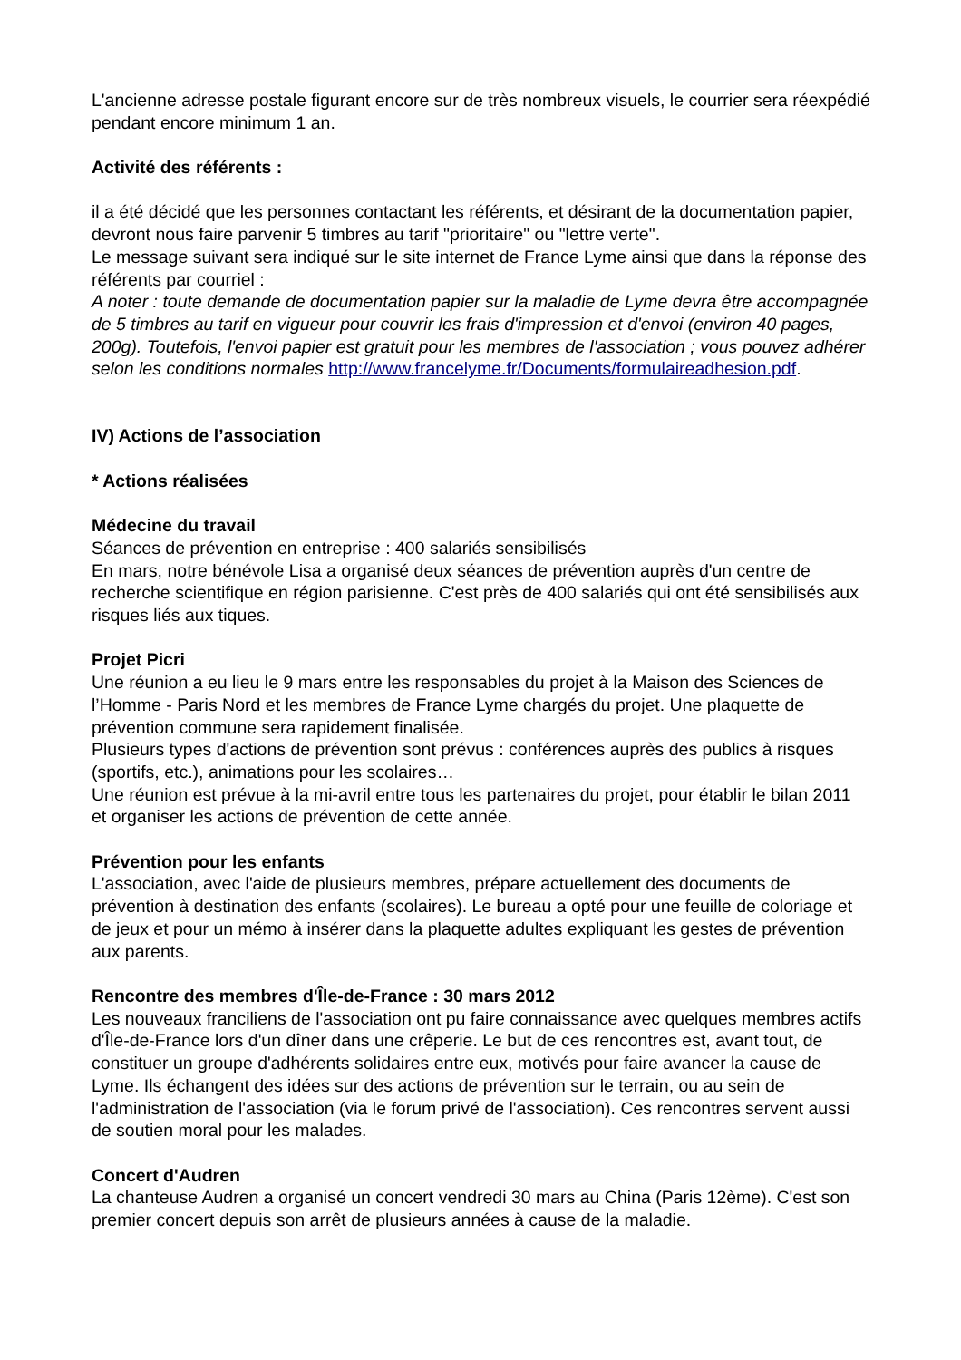L'ancienne adresse postale figurant encore sur de très nombreux visuels, le courrier sera réexpédié pendant encore minimum 1 an.
Activité des référents :
il a été décidé que les personnes contactant les référents, et désirant de la documentation papier, devront nous faire parvenir 5 timbres au tarif "prioritaire" ou "lettre verte".
Le message suivant sera indiqué sur le site internet de France Lyme ainsi que dans la réponse des référents par courriel :
A noter : toute demande de documentation papier sur la maladie de Lyme devra être accompagnée de 5 timbres au tarif en vigueur pour couvrir les frais d'impression et d'envoi (environ 40 pages, 200g). Toutefois, l'envoi papier est gratuit pour les membres de l'association ; vous pouvez adhérer selon les conditions normales http://www.francelyme.fr/Documents/formulaireadhesion.pdf.
IV) Actions de l’association
* Actions réalisées
Médecine du travail
Séances de prévention en entreprise : 400 salariés sensibilisés
En mars, notre bénévole Lisa a organisé deux séances de prévention auprès d'un centre de recherche scientifique en région parisienne. C'est près de 400 salariés qui ont été sensibilisés aux risques liés aux tiques.
Projet Picri
Une réunion a eu lieu le 9 mars entre les responsables du projet à la Maison des Sciences de l’Homme - Paris Nord et les membres de France Lyme chargés du projet. Une plaquette de prévention commune sera rapidement finalisée.
Plusieurs types d'actions de prévention sont prévus : conférences auprès des publics à risques (sportifs, etc.), animations pour les scolaires…
Une réunion est prévue à la mi-avril entre tous les partenaires du projet, pour établir le bilan 2011 et organiser les actions de prévention de cette année.
Prévention pour les enfants
L'association, avec l'aide de plusieurs membres, prépare actuellement des documents de prévention à destination des enfants (scolaires). Le bureau a opté pour une feuille de coloriage et de jeux et pour un mémo à insérer dans la plaquette adultes expliquant les gestes de prévention aux parents.
Rencontre des membres d'Île-de-France : 30 mars 2012
Les nouveaux franciliens de l'association ont pu faire connaissance avec quelques membres actifs d'Île-de-France lors d'un dîner dans une crêperie. Le but de ces rencontres est, avant tout, de constituer un groupe d'adhérents solidaires entre eux, motivés pour faire avancer la cause de Lyme. Ils échangent des idées sur des actions de prévention sur le terrain, ou au sein de l'administration de l'association (via le forum privé de l'association). Ces rencontres servent aussi de soutien moral pour les malades.
Concert d'Audren
La chanteuse Audren a organisé un concert vendredi 30 mars au China (Paris 12ème). C'est son premier concert depuis son arrêt de plusieurs années à cause de la maladie.